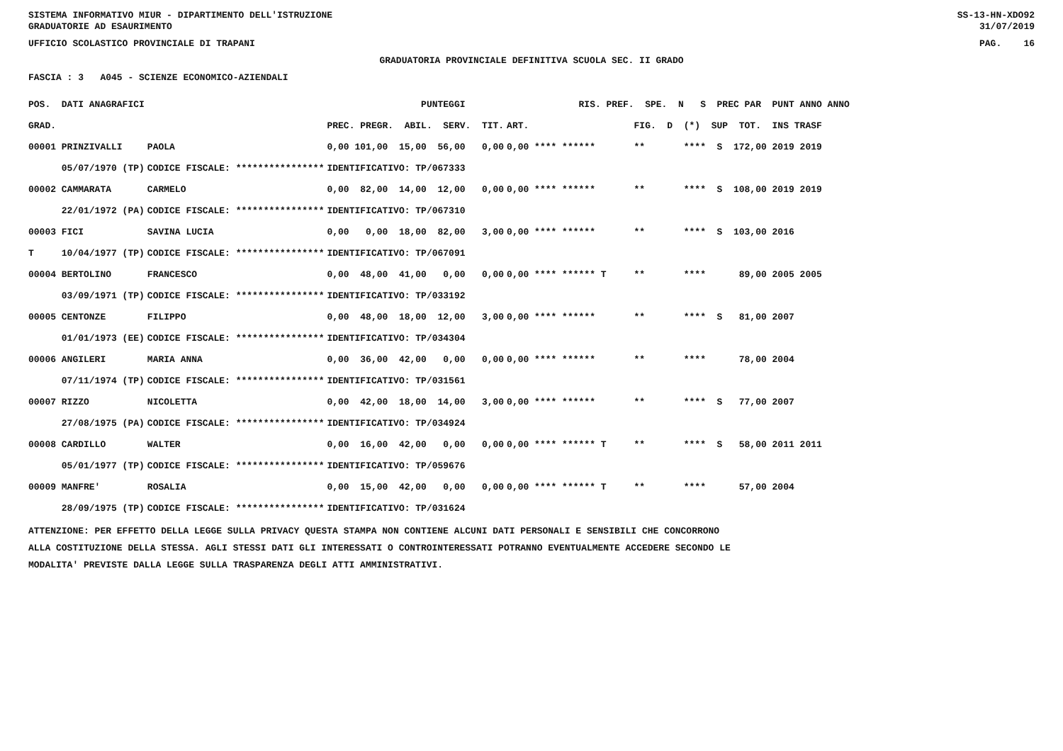SISTEMA INFORMATIVO MIUR - DIPARTIMENTO DELL'ISTRUZIONE SS-13-HN-XDO92
GRADUATORIE AD ESAURIMENTO 31/07/2019
UFFICIO SCOLASTICO PROVINCIALE DI TRAPANI PAG. 16
GRADUATORIA PROVINCIALE DEFINITIVA SCUOLA SEC. II GRADO
FASCIA : 3 A045 - SCIENZE ECONOMICO-AZIENDALI
| POS. DATI ANAGRAFICI | | PUNTEGGI | RIS. PREF. SPE. N S PREC PAR PUNT ANNO ANNO |
| --- | --- | --- | --- |
| GRAD. | | PREC. PREGR. ABIL. SERV. TIT. | ART. FIG. D (*) SUP TOT. INS TRASF |
| 00001 PRINZIVALLI | PAOLA | 0,00 101,00 15,00 56,00 0,00 | 0,00 **** ****** ** **** S 172,00 2019 2019 |
| 05/07/1970 (TP) | CODICE FISCALE: **************** | IDENTIFICATIVO: TP/067333 | |
| 00002 CAMMARATA | CARMELO | 0,00 82,00 14,00 12,00 0,00 | 0,00 **** ****** ** **** S 108,00 2019 2019 |
| 22/01/1972 (PA) | CODICE FISCALE: **************** | IDENTIFICATIVO: TP/067310 | |
| 00003 FICI | SAVINA LUCIA | 0,00 0,00 18,00 82,00 3,00 | 0,00 **** ****** ** **** S 103,00 2016 |
| T 10/04/1977 (TP) | CODICE FISCALE: **************** | IDENTIFICATIVO: TP/067091 | |
| 00004 BERTOLINO | FRANCESCO | 0,00 48,00 41,00 0,00 0,00 | 0,00 **** ****** T ** **** 89,00 2005 2005 |
| 03/09/1971 (TP) | CODICE FISCALE: **************** | IDENTIFICATIVO: TP/033192 | |
| 00005 CENTONZE | FILIPPO | 0,00 48,00 18,00 12,00 3,00 | 0,00 **** ****** ** **** S 81,00 2007 |
| 01/01/1973 (EE) | CODICE FISCALE: **************** | IDENTIFICATIVO: TP/034304 | |
| 00006 ANGILERI | MARIA ANNA | 0,00 36,00 42,00 0,00 0,00 | 0,00 **** ****** ** **** 78,00 2004 |
| 07/11/1974 (TP) | CODICE FISCALE: **************** | IDENTIFICATIVO: TP/031561 | |
| 00007 RIZZO | NICOLETTA | 0,00 42,00 18,00 14,00 3,00 | 0,00 **** ****** ** **** S 77,00 2007 |
| 27/08/1975 (PA) | CODICE FISCALE: **************** | IDENTIFICATIVO: TP/034924 | |
| 00008 CARDILLO | WALTER | 0,00 16,00 42,00 0,00 0,00 | 0,00 **** ****** T ** **** S 58,00 2011 2011 |
| 05/01/1977 (TP) | CODICE FISCALE: **************** | IDENTIFICATIVO: TP/059676 | |
| 00009 MANFRE' | ROSALIA | 0,00 15,00 42,00 0,00 0,00 | 0,00 **** ****** T ** **** 57,00 2004 |
| 28/09/1975 (TP) | CODICE FISCALE: **************** | IDENTIFICATIVO: TP/031624 | |
ATTENZIONE: PER EFFETTO DELLA LEGGE SULLA PRIVACY QUESTA STAMPA NON CONTIENE ALCUNI DATI PERSONALI E SENSIBILI CHE CONCORRONO
ALLA COSTITUZIONE DELLA STESSA. AGLI STESSI DATI GLI INTERESSATI O CONTROINTERESSATI POTRANNO EVENTUALMENTE ACCEDERE SECONDO LE
MODALITA' PREVISTE DALLA LEGGE SULLA TRASPARENZA DEGLI ATTI AMMINISTRATIVI.